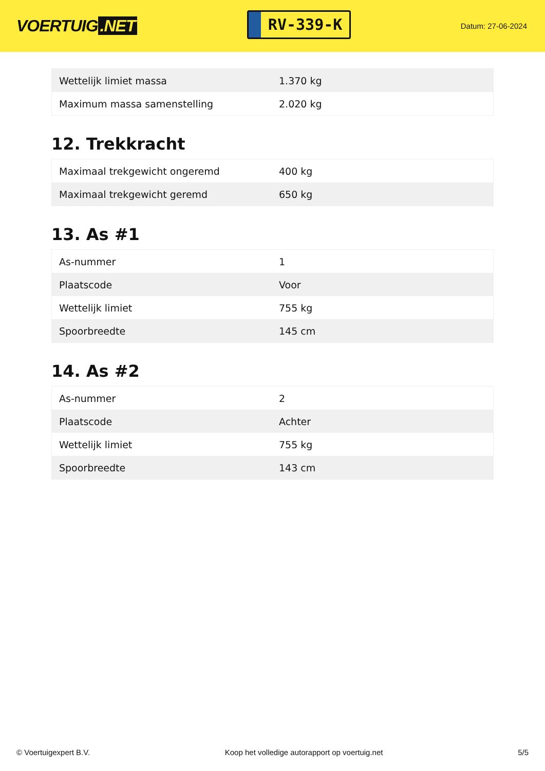VOERTUIG.NET
RV-339-K
Datum: 27-06-2024
| Wettelijk limiet massa | 1.370 kg |
| Maximum massa samenstelling | 2.020 kg |
12. Trekkracht
| Maximaal trekgewicht ongeremd | 400 kg |
| Maximaal trekgewicht geremd | 650 kg |
13. As #1
| As-nummer | 1 |
| Plaatscode | Voor |
| Wettelijk limiet | 755 kg |
| Spoorbreedte | 145 cm |
14. As #2
| As-nummer | 2 |
| Plaatscode | Achter |
| Wettelijk limiet | 755 kg |
| Spoorbreedte | 143 cm |
© Voertuigexpert B.V. Koop het volledige autorapport op voertuig.net 5/5